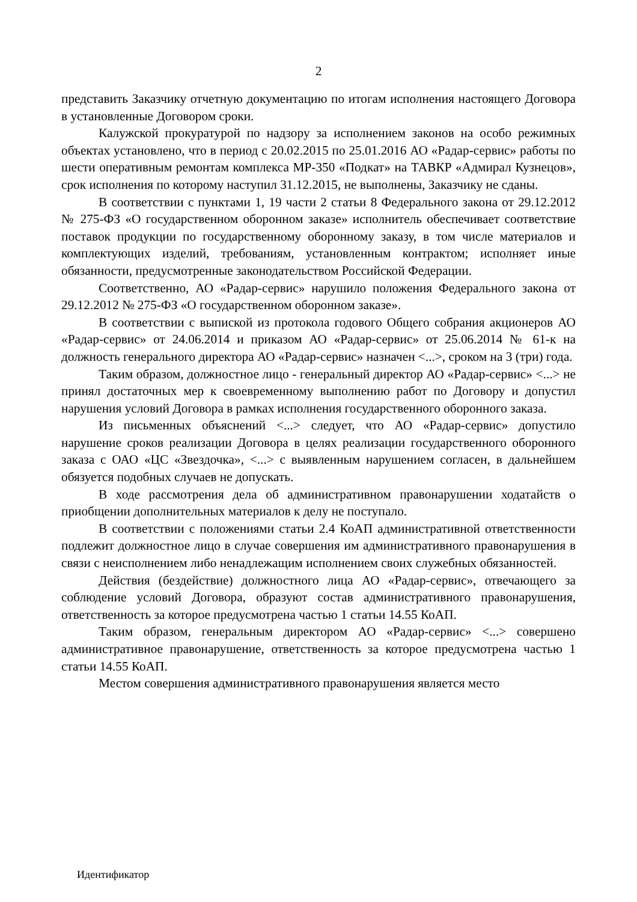2
представить Заказчику отчетную документацию по итогам исполнения настоящего Договора в установленные Договором сроки.
Калужской прокуратурой по надзору за исполнением законов на особо режимных объектах установлено, что в период с 20.02.2015 по 25.01.2016 АО «Радар-сервис» работы по шести оперативным ремонтам комплекса МР-350 «Подкат» на ТАВКР «Адмирал Кузнецов», срок исполнения по которому наступил 31.12.2015, не выполнены, Заказчику не сданы.
В соответствии с пунктами 1, 19 части 2 статьи 8 Федерального закона от 29.12.2012 № 275-ФЗ «О государственном оборонном заказе» исполнитель обеспечивает соответствие поставок продукции по государственному оборонному заказу, в том числе материалов и комплектующих изделий, требованиям, установленным контрактом; исполняет иные обязанности, предусмотренные законодательством Российской Федерации.
Соответственно, АО «Радар-сервис» нарушило положения Федерального закона от 29.12.2012 № 275-ФЗ «О государственном оборонном заказе».
В соответствии с выпиской из протокола годового Общего собрания акционеров АО «Радар-сервис» от 24.06.2014 и приказом АО «Радар-сервис» от 25.06.2014 № 61-к на должность генерального директора АО «Радар-сервис» назначен <...>, сроком на 3 (три) года.
Таким образом, должностное лицо - генеральный директор АО «Радар-сервис» <...> не принял достаточных мер к своевременному выполнению работ по Договору и допустил нарушения условий Договора в рамках исполнения государственного оборонного заказа.
Из письменных объяснений <...> следует, что АО «Радар-сервис» допустило нарушение сроков реализации Договора в целях реализации государственного оборонного заказа с ОАО «ЦС «Звездочка», <...> с выявленным нарушением согласен, в дальнейшем обязуется подобных случаев не допускать.
В ходе рассмотрения дела об административном правонарушении ходатайств о приобщении дополнительных материалов к делу не поступало.
В соответствии с положениями статьи 2.4 КоАП административной ответственности подлежит должностное лицо в случае совершения им административного правонарушения в связи с неисполнением либо ненадлежащим исполнением своих служебных обязанностей.
Действия (бездействие) должностного лица АО «Радар-сервис», отвечающего за соблюдение условий Договора, образуют состав административного правонарушения, ответственность за которое предусмотрена частью 1 статьи 14.55 КоАП.
Таким образом, генеральным директором АО «Радар-сервис» <...> совершено административное правонарушение, ответственность за которое предусмотрена частью 1 статьи 14.55 КоАП.
Местом совершения административного правонарушения является место
Идентификатор